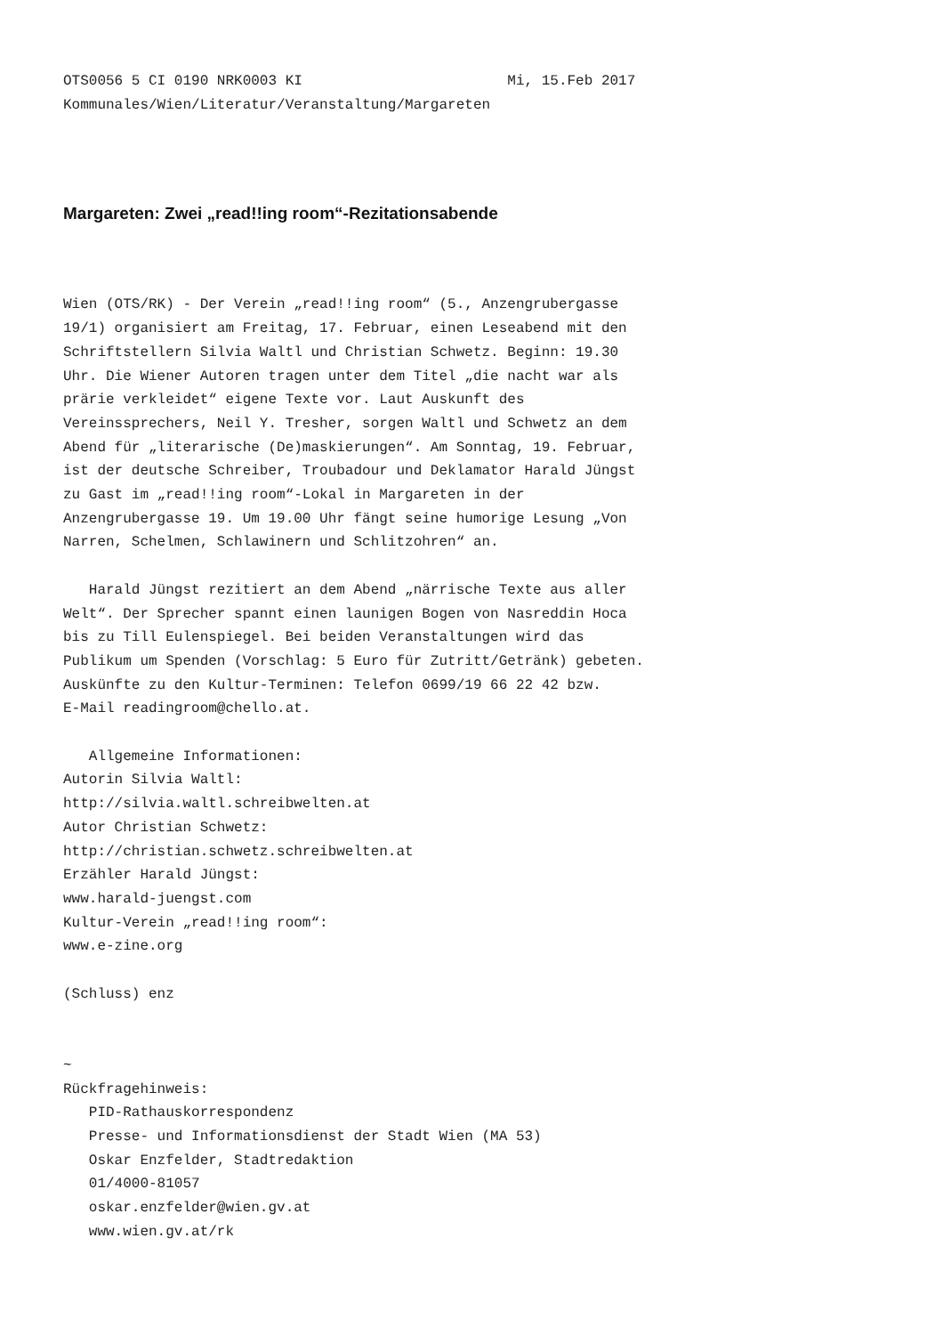OTS0056 5 CI 0190 NRK0003 KI                        Mi, 15.Feb 2017
Kommunales/Wien/Literatur/Veranstaltung/Margareten
Margareten: Zwei „read!!ing room“-Rezitationsabende
Wien (OTS/RK) - Der Verein „read!!ing room“ (5., Anzengrubergasse
19/1) organisiert am Freitag, 17. Februar, einen Leseabend mit den
Schriftstellern Silvia Waltl und Christian Schwetz. Beginn: 19.30
Uhr. Die Wiener Autoren tragen unter dem Titel „die nacht war als
prärie verkleidet“ eigene Texte vor. Laut Auskunft des
Vereinssprechers, Neil Y. Tresher, sorgen Waltl und Schwetz an dem
Abend für „literarische (De)maskierungen“. Am Sonntag, 19. Februar,
ist der deutsche Schreiber, Troubadour und Deklamator Harald Jüngst
zu Gast im „read!!ing room“-Lokal in Margareten in der
Anzengrubergasse 19. Um 19.00 Uhr fängt seine humorige Lesung „Von
Narren, Schelmen, Schlawinern und Schlitzohren“ an.

   Harald Jüngst rezitiert an dem Abend „närrische Texte aus aller
Welt“. Der Sprecher spannt einen launigen Bogen von Nasreddin Hoca
bis zu Till Eulenspiegel. Bei beiden Veranstaltungen wird das
Publikum um Spenden (Vorschlag: 5 Euro für Zutritt/Getränk) gebeten.
Auskünfte zu den Kultur-Terminen: Telefon 0699/19 66 22 42 bzw.
E-Mail readingroom@chello.at.

   Allgemeine Informationen:
Autorin Silvia Waltl:
http://silvia.waltl.schreibwelten.at
Autor Christian Schwetz:
http://christian.schwetz.schreibwelten.at
Erzähler Harald Jüngst:
www.harald-juengst.com
Kultur-Verein „read!!ing room“:
www.e-zine.org

(Schluss) enz


~
Rückfragehinweis:
   PID-Rathauskorrespondenz
   Presse- und Informationsdienst der Stadt Wien (MA 53)
   Oskar Enzfelder, Stadtredaktion
   01/4000-81057
   oskar.enzfelder@wien.gv.at
   www.wien.gv.at/rk